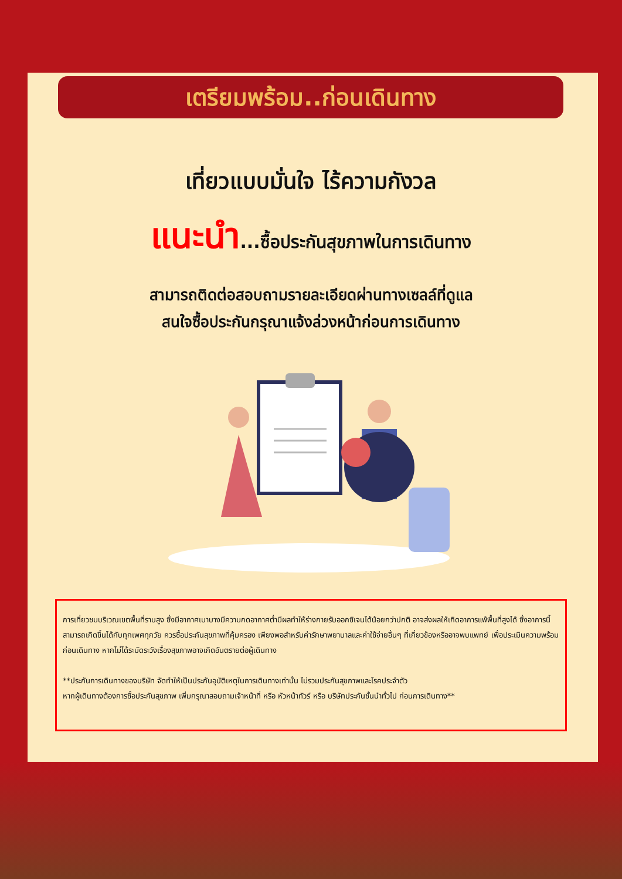เตรียมพร้อม..ก่อนเดินทาง
เที่ยวแบบมั่นใจ ไร้ความกังวล
แนะนำ...ซื้อประกันสุขภาพในการเดินทาง
สามารถติดต่อสอบถามรายละเอียดผ่านทางเซลล์ที่ดูแล
สนใจซื้อประกันกรุณาแจ้งล่วงหน้าก่อนการเดินทาง
การเที่ยวชมบริเวณเขตพื้นที่ราบสูง ซึ่งมีอากาศเบาบางมีความกดอากาศต่ำมีผลทำให้ร่างกายรับออกซิเจนได้น้อยกว่าปกติ อาจส่งผลให้เกิดอาการแพ้พื้นที่สูงได้ ซึ่งอาการนี้สามารถเกิดขึ้นได้กับทุกเพศทุกวัย ควรซื้อประกันสุขภาพที่คุ้มครอง เพียงพอสำหรับค่ารักษาพยาบาลและค่าใช้จ่ายอื่นๆ ที่เกี่ยวข้องหรืออาจพบแพทย์ เพื่อประเมินความพร้อมก่อนเดินทาง หากไม่ได้ระมัดระวังเรื่องสุขภาพอาจเกิดอันตรายต่อผู้เดินทาง
**ประกันการเดินทางของบริษัท จัดทำให้เป็นประกันอุบัติเหตุในการเดินทางเท่านั้น ไม่รวมประกันสุขภาพและโรคประจำตัว
หากผู้เดินทางต้องการซื้อประกันสุขภาพ เพิ่มกรุณาสอบถามเจ้าหน้าที่ หรือ หัวหน้าทัวร์ หรือ บริษัทประกันชั้นนำทั่วไป ก่อนการเดินทาง**